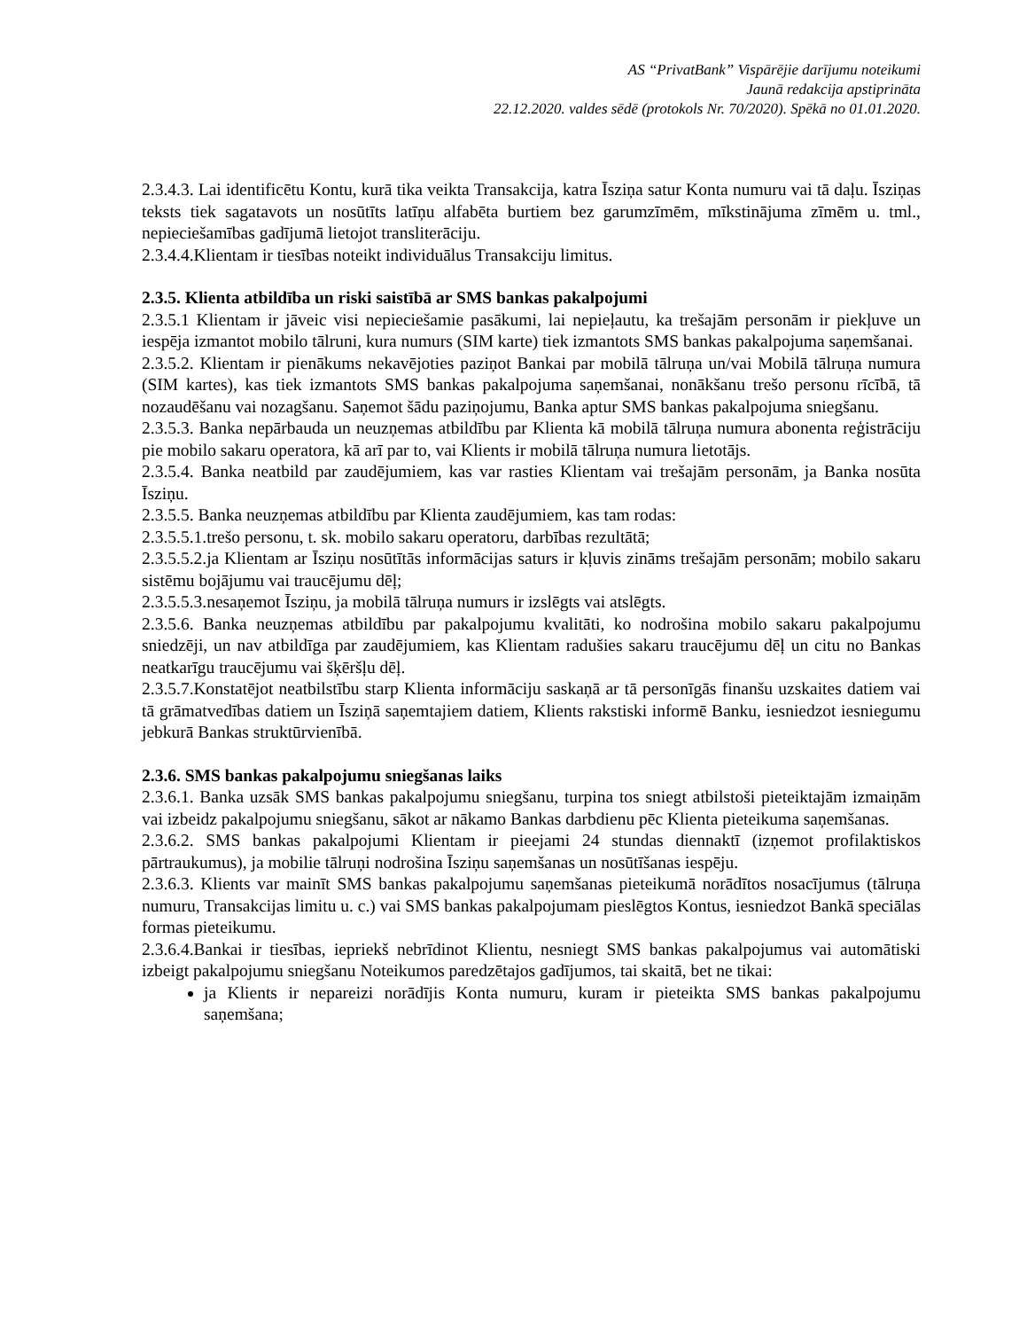AS “PrivatBank” Vispārējie darījumu noteikumi
Jaunā redakcija apstiprināta
22.12.2020. valdes sēdē (protokols Nr. 70/2020). Spēkā no 01.01.2020.
2.3.4.3. Lai identificētu Kontu, kurā tika veikta Transakcija, katra Īsziņa satur Konta numuru vai tā daļu. Īsziņas teksts tiek sagatavots un nosūtīts latīņu alfabēta burtiem bez garumzīmēm, mīkstinājuma zīmēm u. tml., nepieciešamības gadījumā lietojot transliterāciju.
2.3.4.4.Klientam ir tiesības noteikt individuālus Transakciju limitus.
2.3.5. Klienta atbildība un riski saistībā ar SMS bankas pakalpojumi
2.3.5.1 Klientam ir jāveic visi nepieciešamie pasākumi, lai nepieļautu, ka trešajām personām ir piekļuve un iespēja izmantot mobilo tālruni, kura numurs (SIM karte) tiek izmantots SMS bankas pakalpojuma saņemšanai.
2.3.5.2. Klientam ir pienākums nekavējoties paziņot Bankai par mobilā tālruņa un/vai Mobilā tālruņa numura (SIM kartes), kas tiek izmantots SMS bankas pakalpojuma saņemšanai, nonākšanu trešo personu rīcībā, tā nozaudēšanu vai nozagšanu. Saņemot šādu paziņojumu, Banka aptur SMS bankas pakalpojuma sniegšanu.
2.3.5.3. Banka nepārbauda un neuzņemas atbildību par Klienta kā mobilā tālruņa numura abonenta reģistrāciju pie mobilo sakaru operatora, kā arī par to, vai Klients ir mobilā tālruņa numura lietotājs.
2.3.5.4. Banka neatbild par zaudējumiem, kas var rasties Klientam vai trešajām personām, ja Banka nosūta Īsziņu.
2.3.5.5. Banka neuzņemas atbildību par Klienta zaudējumiem, kas tam rodas:
2.3.5.5.1.trešo personu, t. sk. mobilo sakaru operatoru, darbības rezultātā;
2.3.5.5.2.ja Klientam ar Īsziņu nosūtītās informācijas saturs ir kļuvis zināms trešajām personām; mobilo sakaru sistēmu bojājumu vai traucējumu dēļ;
2.3.5.5.3.nesaņemot Īsziņu, ja mobilā tālruņa numurs ir izslēgts vai atslēgts.
2.3.5.6. Banka neuzņemas atbildību par pakalpojumu kvalitāti, ko nodrošina mobilo sakaru pakalpojumu sniedzēji, un nav atbildīga par zaudējumiem, kas Klientam radušies sakaru traucējumu dēļ un citu no Bankas neatkarīgu traucējumu vai šķēršļu dēļ.
2.3.5.7.Konstatējot neatbilstību starp Klienta informāciju saskaņā ar tā personīgās finanšu uzskaites datiem vai tā grāmatvedības datiem un Īsziņā saņemtajiem datiem, Klients rakstiski informē Banku, iesniedzot iesniegumu jebkurā Bankas struktūrvienībā.
2.3.6. SMS bankas pakalpojumu sniegšanas laiks
2.3.6.1. Banka uzsāk SMS bankas pakalpojumu sniegšanu, turpina tos sniegt atbilstoši pieteiktajām izmaiņām vai izbeidz pakalpojumu sniegšanu, sākot ar nākamo Bankas darbdienu pēc Klienta pieteikuma saņemšanas.
2.3.6.2. SMS bankas pakalpojumi Klientam ir pieejami 24 stundas diennaktī (izņemot profilaktiskos pārtraukumus), ja mobilie tālruņi nodrošina Īsziņu saņemšanas un nosūtīšanas iespēju.
2.3.6.3. Klients var mainīt SMS bankas pakalpojumu saņemšanas pieteikumā norādītos nosacījumus (tālruņa numuru, Transakcijas limitu u. c.) vai SMS bankas pakalpojumam pieslēgtos Kontus, iesniedzot Bankā speciālas formas pieteikumu.
2.3.6.4.Bankai ir tiesības, iepriekš nebrīdinot Klientu, nesniegt SMS bankas pakalpojumus vai automātiski izbeigt pakalpojumu sniegšanu Noteikumos paredzētajos gadījumos, tai skaitā, bet ne tikai:
ja Klients ir nepareizi norādījis Konta numuru, kuram ir pieteikta SMS bankas pakalpojumu saņemšana;